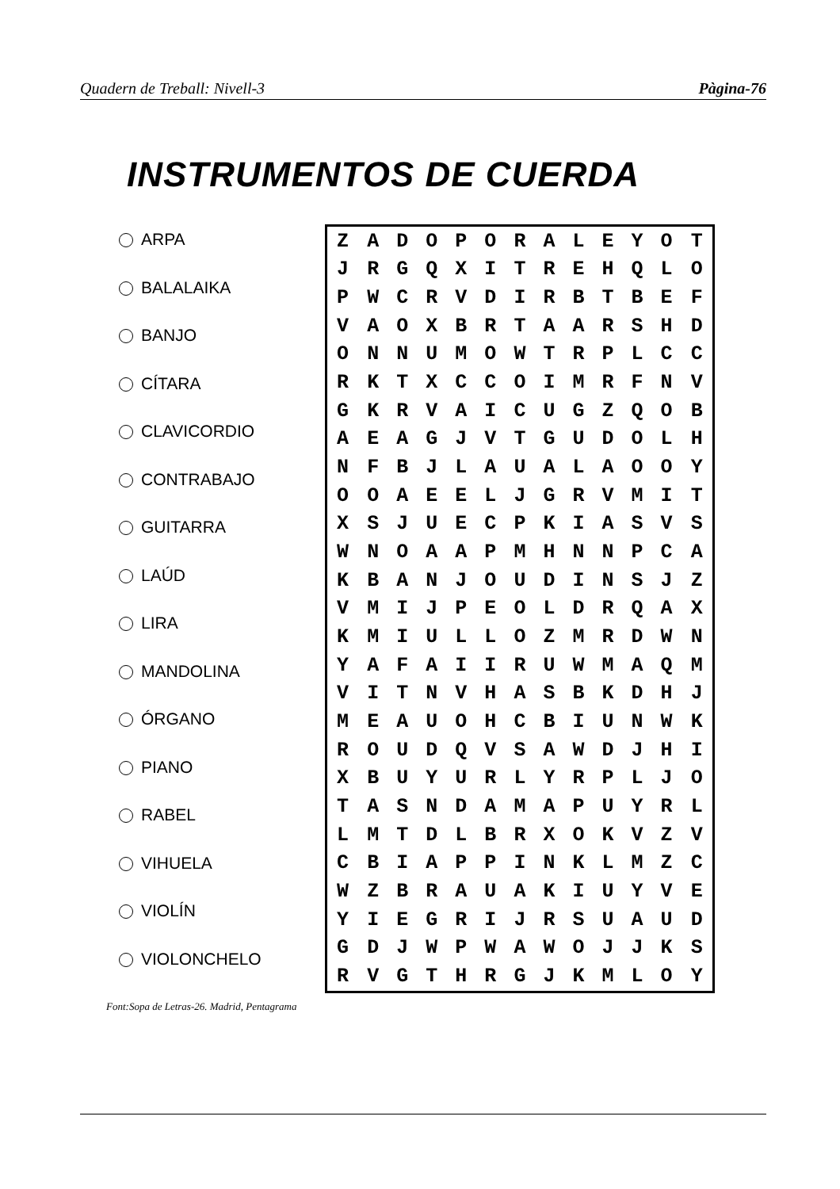Quadern de Treball: Nivell-3 Pàgina-76
INSTRUMENTOS DE CUERDA
ARPA
BALALAIKA
BANJO
CÍTARA
CLAVICORDIO
CONTRABAJO
GUITARRA
LAÚD
LIRA
MANDOLINA
ÓRGANO
PIANO
RABEL
VIHUELA
VIOLÍN
VIOLONCHELO
| Z | A | D | O | P | O | R | A | L | E | Y | O | T |
| J | R | G | Q | X | I | T | R | E | H | Q | L | O |
| P | W | C | R | V | D | I | R | B | T | B | E | F |
| V | A | O | X | B | R | T | A | A | R | S | H | D |
| O | N | N | U | M | O | W | T | R | P | L | C | C |
| R | K | T | X | C | C | O | I | M | R | F | N | V |
| G | K | R | V | A | I | C | U | G | Z | Q | O | B |
| A | E | A | G | J | V | T | G | U | D | O | L | H |
| N | F | B | J | L | A | U | A | L | A | O | O | Y |
| O | O | A | E | E | L | J | G | R | V | M | I | T |
| X | S | J | U | E | C | P | K | I | A | S | V | S |
| W | N | O | A | A | P | M | H | N | N | P | C | A |
| K | B | A | N | J | O | U | D | I | N | S | J | Z |
| V | M | I | J | P | E | O | L | D | R | Q | A | X |
| K | M | I | U | L | L | O | Z | M | R | D | W | N |
| Y | A | F | A | I | I | R | U | W | M | A | Q | M |
| V | I | T | N | V | H | A | S | B | K | D | H | J |
| M | E | A | U | O | H | C | B | I | U | N | W | K |
| R | O | U | D | Q | V | S | A | W | D | J | H | I |
| X | B | U | Y | U | R | L | Y | R | P | L | J | O |
| T | A | S | N | D | A | M | A | P | U | Y | R | L |
| L | M | T | D | L | B | R | X | O | K | V | Z | V |
| C | B | I | A | P | P | I | N | K | L | M | Z | C |
| W | Z | B | R | A | U | A | K | I | U | Y | V | E |
| Y | I | E | G | R | I | J | R | S | U | A | U | D |
| G | D | J | W | P | W | A | W | O | J | J | K | S |
| R | V | G | T | H | R | G | J | K | M | L | O | Y |
Font:Sopa de Letras-26. Madrid, Pentagrama